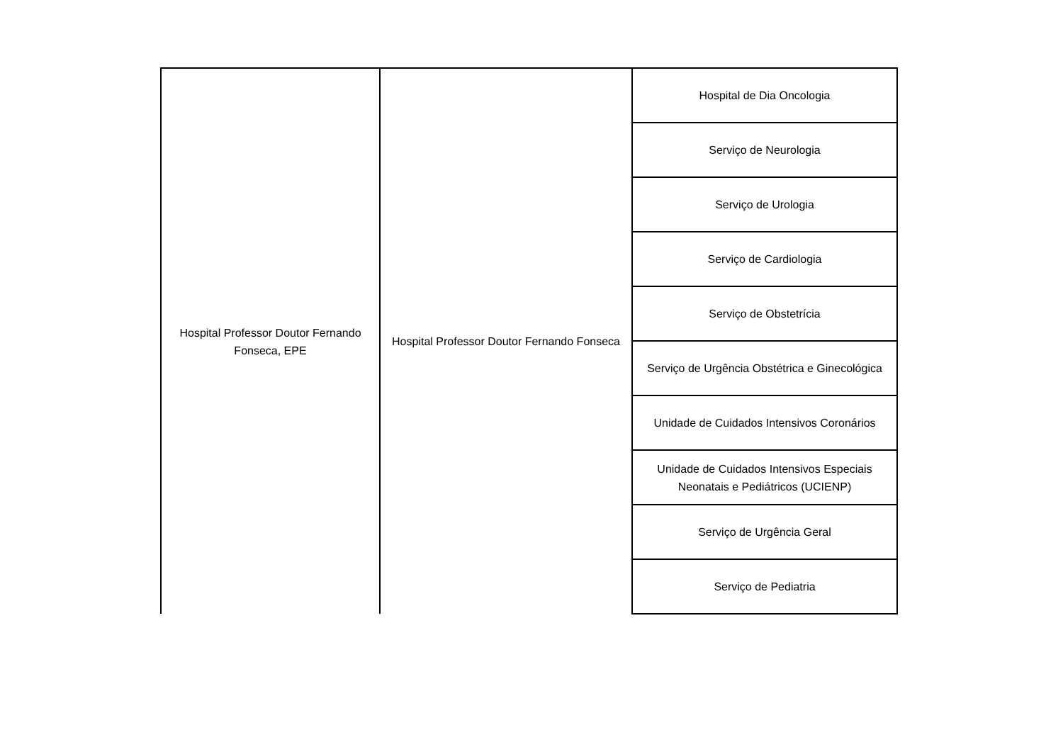| Hospital Professor Doutor Fernando Fonseca, EPE | Hospital Professor Doutor Fernando Fonseca | Hospital de Dia Oncologia |
| | | Serviço de Neurologia |
| | | Serviço de Urologia |
| | | Serviço de Cardiologia |
| | | Serviço de Obstetrícia |
| | | Serviço de Urgência Obstétrica e Ginecológica |
| | | Unidade de Cuidados Intensivos Coronários |
| | | Unidade de Cuidados Intensivos Especiais Neonatais e Pediátricos (UCIENP) |
| | | Serviço de Urgência Geral |
| | | Serviço de Pediatria |